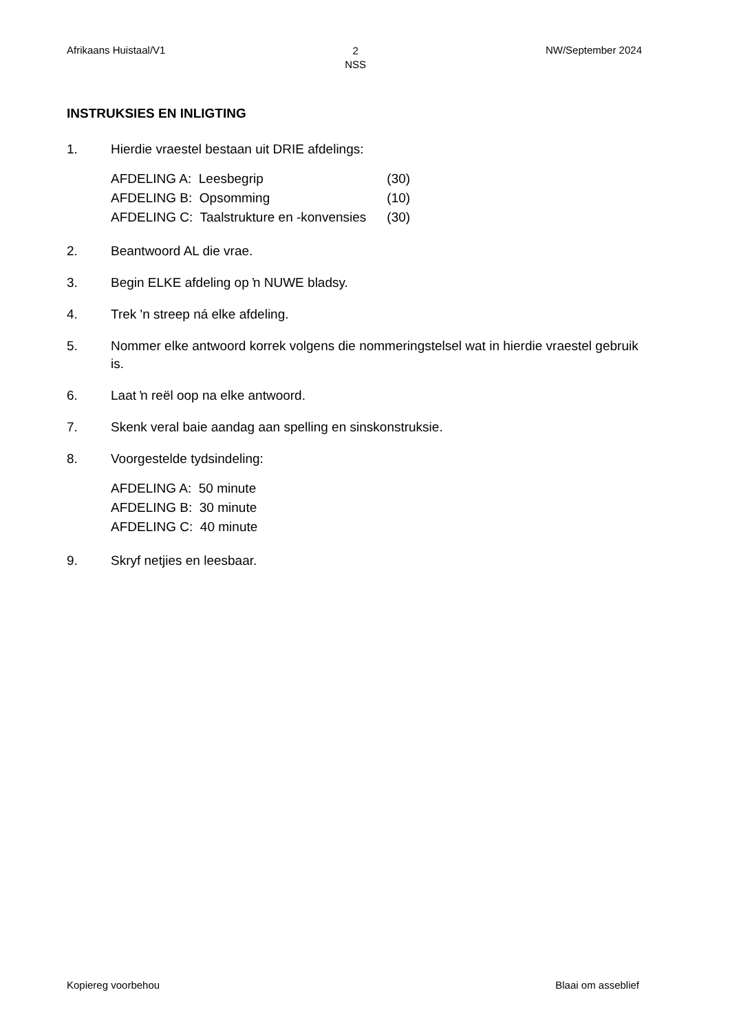Afrikaans Huistaal/V1 2
NSS NW/September 2024
INSTRUKSIES EN INLIGTING
1. Hierdie vraestel bestaan uit DRIE afdelings:
| AFDELING A: Leesbegrip | (30) |
| AFDELING B: Opsomming | (10) |
| AFDELING C: Taalstrukture en -konvensies | (30) |
2. Beantwoord AL die vrae.
3. Begin ELKE afdeling op ŉ NUWE bladsy.
4. Trek 'n streep ná elke afdeling.
5. Nommer elke antwoord korrek volgens die nommeringstelsel wat in hierdie vraestel gebruik is.
6. Laat ŉ reël oop na elke antwoord.
7. Skenk veral baie aandag aan spelling en sinskonstruksie.
8. Voorgestelde tydsindeling:
AFDELING A: 50 minute
AFDELING B: 30 minute
AFDELING C: 40 minute
9. Skryf netjies en leesbaar.
Kopiereg voorbehou Blaai om asseblief